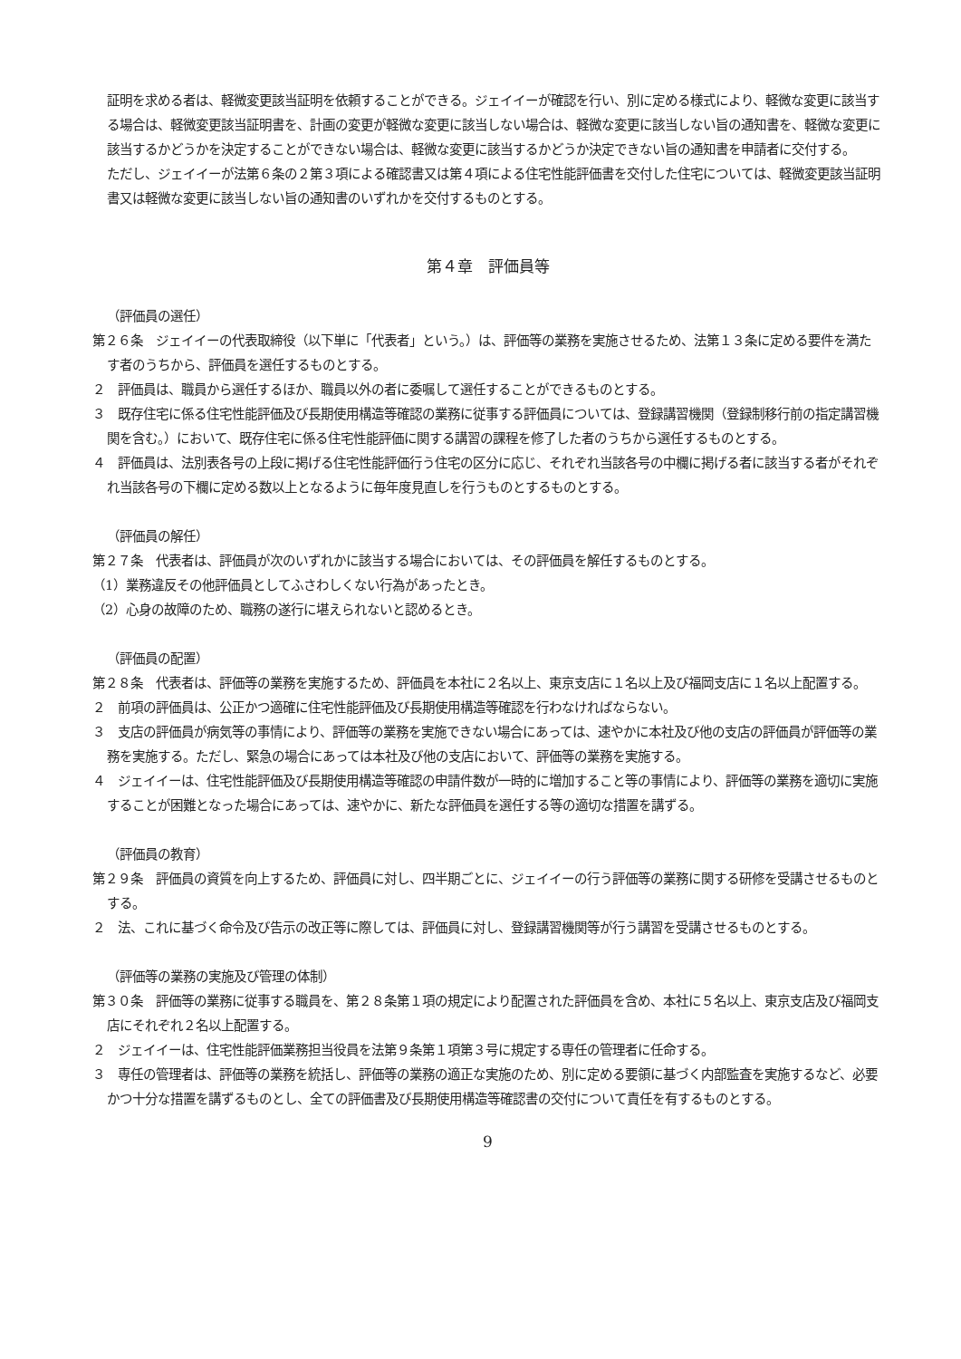証明を求める者は、軽微変更該当証明を依頼することができる。ジェイイーが確認を行い、別に定める様式により、軽微な変更に該当する場合は、軽微変更該当証明書を、計画の変更が軽微な変更に該当しない場合は、軽微な変更に該当しない旨の通知書を、軽微な変更に該当するかどうかを決定することができない場合は、軽微な変更に該当するかどうか決定できない旨の通知書を申請者に交付する。
ただし、ジェイイーが法第６条の２第３項による確認書又は第４項による住宅性能評価書を交付した住宅については、軽微変更該当証明書又は軽微な変更に該当しない旨の通知書のいずれかを交付するものとする。
第４章　評価員等
（評価員の選任）
第２６条　ジェイイーの代表取締役（以下単に「代表者」という。）は、評価等の業務を実施させるため、法第１３条に定める要件を満たす者のうちから、評価員を選任するものとする。
２　評価員は、職員から選任するほか、職員以外の者に委嘱して選任することができるものとする。
３　既存住宅に係る住宅性能評価及び長期使用構造等確認の業務に従事する評価員については、登録講習機関（登録制移行前の指定講習機関を含む。）において、既存住宅に係る住宅性能評価に関する講習の課程を修了した者のうちから選任するものとする。
４　評価員は、法別表各号の上段に掲げる住宅性能評価行う住宅の区分に応じ、それぞれ当該各号の中欄に掲げる者に該当する者がそれぞれ当該各号の下欄に定める数以上となるように毎年度見直しを行うものとするものとする。
（評価員の解任）
第２７条　代表者は、評価員が次のいずれかに該当する場合においては、その評価員を解任するものとする。
（1）業務違反その他評価員としてふさわしくない行為があったとき。
（2）心身の故障のため、職務の遂行に堪えられないと認めるとき。
（評価員の配置）
第２８条　代表者は、評価等の業務を実施するため、評価員を本社に２名以上、東京支店に１名以上及び福岡支店に１名以上配置する。
２　前項の評価員は、公正かつ適確に住宅性能評価及び長期使用構造等確認を行わなければならない。
３　支店の評価員が病気等の事情により、評価等の業務を実施できない場合にあっては、速やかに本社及び他の支店の評価員が評価等の業務を実施する。ただし、緊急の場合にあっては本社及び他の支店において、評価等の業務を実施する。
４　ジェイイーは、住宅性能評価及び長期使用構造等確認の申請件数が一時的に増加すること等の事情により、評価等の業務を適切に実施することが困難となった場合にあっては、速やかに、新たな評価員を選任する等の適切な措置を講ずる。
（評価員の教育）
第２９条　評価員の資質を向上するため、評価員に対し、四半期ごとに、ジェイイーの行う評価等の業務に関する研修を受講させるものとする。
２　法、これに基づく命令及び告示の改正等に際しては、評価員に対し、登録講習機関等が行う講習を受講させるものとする。
（評価等の業務の実施及び管理の体制）
第３０条　評価等の業務に従事する職員を、第２８条第１項の規定により配置された評価員を含め、本社に５名以上、東京支店及び福岡支店にそれぞれ２名以上配置する。
２　ジェイイーは、住宅性能評価業務担当役員を法第９条第１項第３号に規定する専任の管理者に任命する。
３　専任の管理者は、評価等の業務を統括し、評価等の業務の適正な実施のため、別に定める要領に基づく内部監査を実施するなど、必要かつ十分な措置を講ずるものとし、全ての評価書及び長期使用構造等確認書の交付について責任を有するものとする。
9